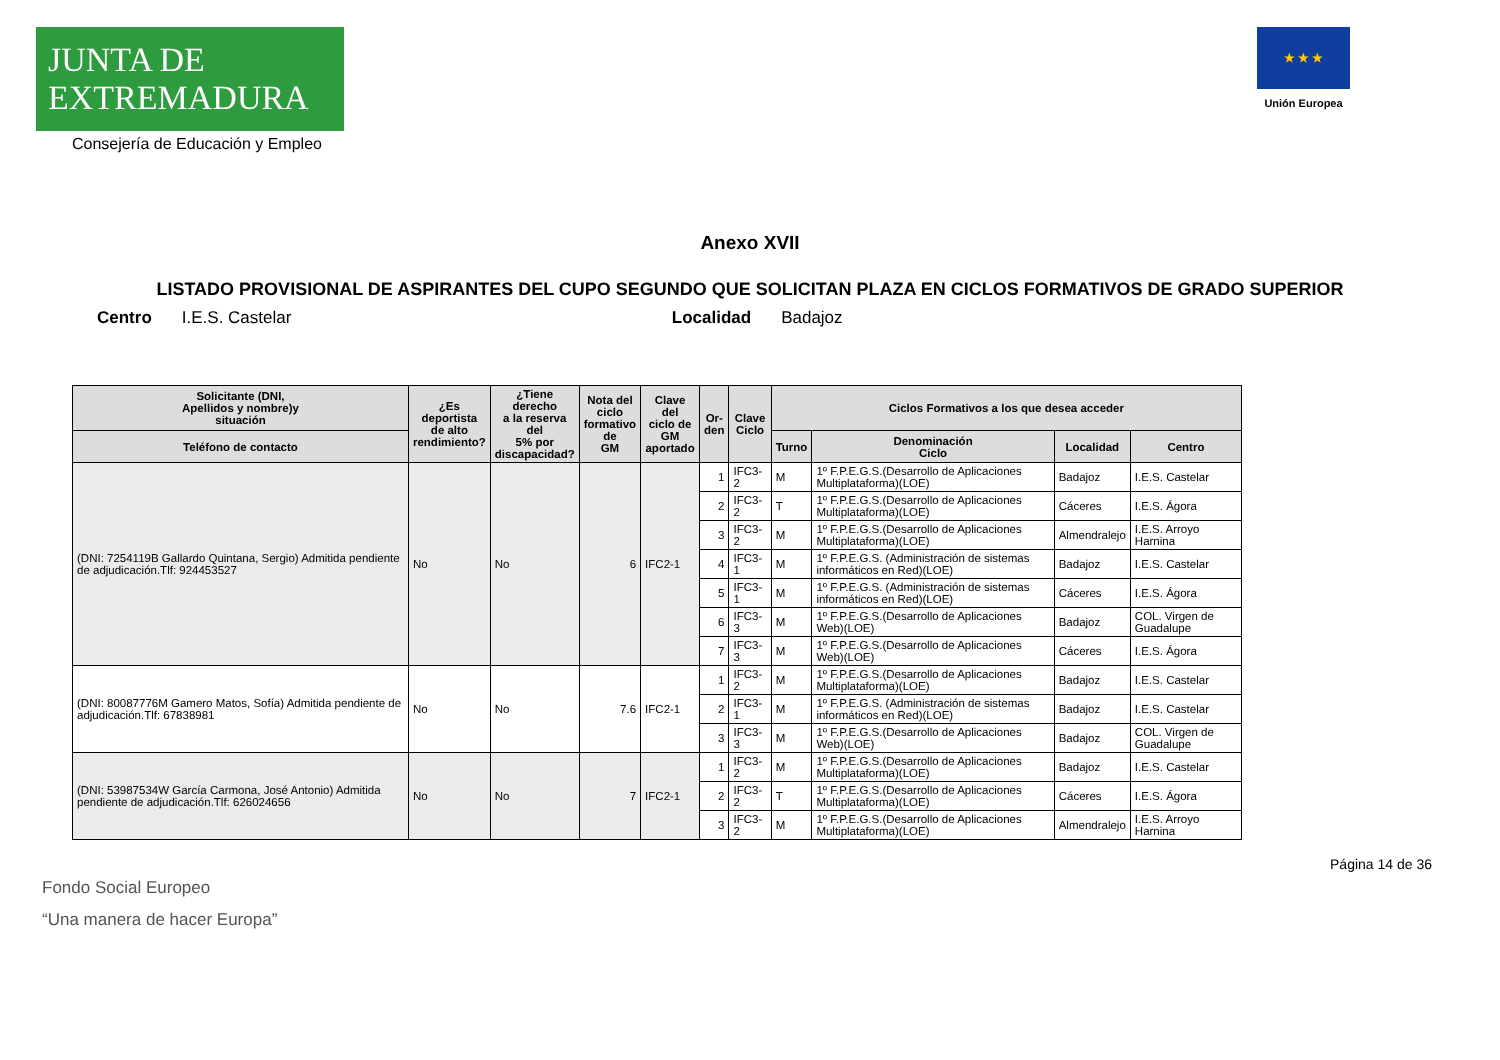JUNTA DE EXTREMADURA
Consejería de Educación y Empleo
★ ★ ★
Unión Europea
Anexo XVII
LISTADO PROVISIONAL DE ASPIRANTES DEL CUPO SEGUNDO QUE SOLICITAN PLAZA EN CICLOS FORMATIVOS DE GRADO SUPERIOR
Centro I.E.S. Castelar Localidad Badajoz
| Solicitante (DNI, Apellidos y nombre)y situación | ¿Es deportista de alto rendimiento? | ¿Tiene derecho a la reserva del 5% por discapacidad? | Nota del ciclo formativo de GM | Clave del ciclo de GM aportado | Or- den | Clave Ciclo | Ciclos Formativos a los que desea acceder | | | |
| --- | --- | --- | --- | --- | --- | --- | --- | --- | --- | --- |
| Teléfono de contacto | | | | | | | Turno | Denominación Ciclo | Localidad | Centro |
| (DNI: 7254119B Gallardo Quintana, Sergio) Admitida pendiente de adjudicación.Tlf: 924453527 | No | No | 6 | IFC2-1 | 1 | IFC3-2 | M | 1º F.P.E.G.S.(Desarrollo de Aplicaciones Multiplataforma)(LOE) | Badajoz | I.E.S. Castelar |
| | | | | | 2 | IFC3-2 | T | 1º F.P.E.G.S.(Desarrollo de Aplicaciones Multiplataforma)(LOE) | Cáceres | I.E.S. Ágora |
| | | | | | 3 | IFC3-2 | M | 1º F.P.E.G.S.(Desarrollo de Aplicaciones Multiplataforma)(LOE) | Almendralejo | I.E.S. Arroyo Harnina |
| | | | | | 4 | IFC3-1 | M | 1º F.P.E.G.S. (Administración de sistemas informáticos en Red)(LOE) | Badajoz | I.E.S. Castelar |
| | | | | | 5 | IFC3-1 | M | 1º F.P.E.G.S. (Administración de sistemas informáticos en Red)(LOE) | Cáceres | I.E.S. Ágora |
| | | | | | 6 | IFC3-3 | M | 1º F.P.E.G.S.(Desarrollo de Aplicaciones Web)(LOE) | Badajoz | COL. Virgen de Guadalupe |
| | | | | | 7 | IFC3-3 | M | 1º F.P.E.G.S.(Desarrollo de Aplicaciones Web)(LOE) | Cáceres | I.E.S. Ágora |
| (DNI: 80087776M Gamero Matos, Sofía) Admitida pendiente de adjudicación.Tlf: 67838981 | No | No | 7.6 | IFC2-1 | 1 | IFC3-2 | M | 1º F.P.E.G.S.(Desarrollo de Aplicaciones Multiplataforma)(LOE) | Badajoz | I.E.S. Castelar |
| | | | | | 2 | IFC3-1 | M | 1º F.P.E.G.S. (Administración de sistemas informáticos en Red)(LOE) | Badajoz | I.E.S. Castelar |
| | | | | | 3 | IFC3-3 | M | 1º F.P.E.G.S.(Desarrollo de Aplicaciones Web)(LOE) | Badajoz | COL. Virgen de Guadalupe |
| (DNI: 53987534W García Carmona, José Antonio) Admitida pendiente de adjudicación.Tlf: 626024656 | No | No | 7 | IFC2-1 | 1 | IFC3-2 | M | 1º F.P.E.G.S.(Desarrollo de Aplicaciones Multiplataforma)(LOE) | Badajoz | I.E.S. Castelar |
| | | | | | 2 | IFC3-2 | T | 1º F.P.E.G.S.(Desarrollo de Aplicaciones Multiplataforma)(LOE) | Cáceres | I.E.S. Ágora |
| | | | | | 3 | IFC3-2 | M | 1º F.P.E.G.S.(Desarrollo de Aplicaciones Multiplataforma)(LOE) | Almendralejo | I.E.S. Arroyo Harnina |
Página 14 de 36
Fondo Social Europeo
“Una manera de hacer Europa”